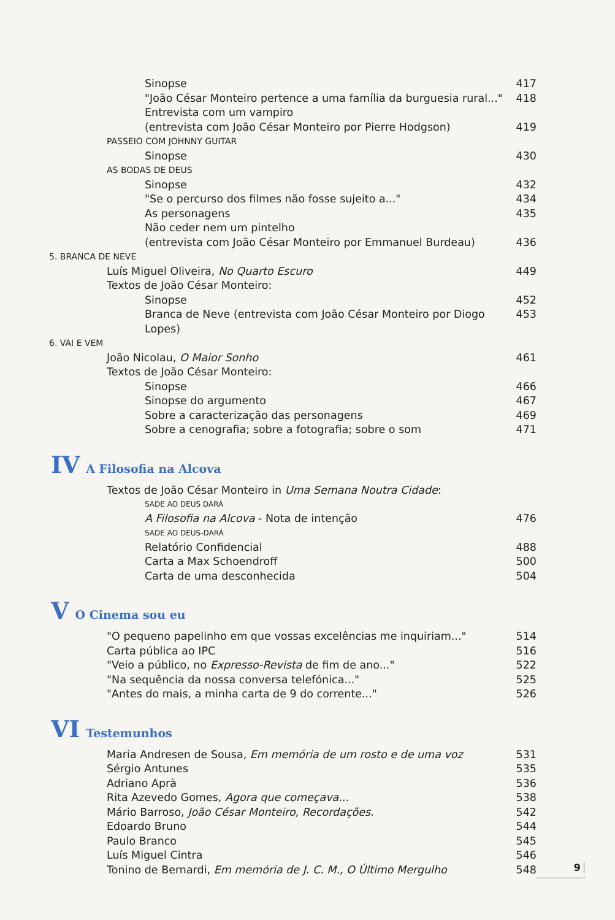Sinopse 417
"João César Monteiro pertence a uma família da burguesia rural..." 418
Entrevista com um vampiro
(entrevista com João César Monteiro por Pierre Hodgson) 419
PASSEIO COM JOHNNY GUITAR
Sinopse 430
AS BODAS DE DEUS
Sinopse 432
"Se o percurso dos filmes não fosse sujeito a..." 434
As personagens 435
Não ceder nem um pintelho
(entrevista com João César Monteiro por Emmanuel Burdeau) 436
5. BRANCA DE NEVE
Luís Miguel Oliveira, No Quarto Escuro 449
Textos de João César Monteiro:
Sinopse 452
Branca de Neve (entrevista com João César Monteiro por Diogo Lopes) 453
6. VAI E VEM
João Nicolau, O Maior Sonho 461
Textos de João César Monteiro:
Sinopse 466
Sinopse do argumento 467
Sobre a caracterização das personagens 469
Sobre a cenografia; sobre a fotografia; sobre o som 471
IV A Filosofia na Alcova
Textos de João César Monteiro in Uma Semana Noutra Cidade:
SADE AO DEUS DARÁ
A Filosofia na Alcova - Nota de intenção 476
SADE AO DEUS-DARÁ
Relatório Confidencial 488
Carta a Max Schoendroff 500
Carta de uma desconhecida 504
V O Cinema sou eu
"O pequeno papelinho em que vossas excelências me inquiriam..." 514
Carta pública ao IPC 516
"Veio a público, no Expresso-Revista de fim de ano..." 522
"Na sequência da nossa conversa telefónica..." 525
"Antes do mais, a minha carta de 9 do corrente..." 526
VI Testemunhos
Maria Andresen de Sousa, Em memória de um rosto e de uma voz 531
Sérgio Antunes 535
Adriano Aprà 536
Rita Azevedo Gomes, Agora que começava... 538
Mário Barroso, João César Monteiro, Recordações. 542
Edoardo Bruno 544
Paulo Branco 545
Luís Miguel Cintra 546
Tonino de Bernardi, Em memória de J. C. M., O Último Mergulho 548
9